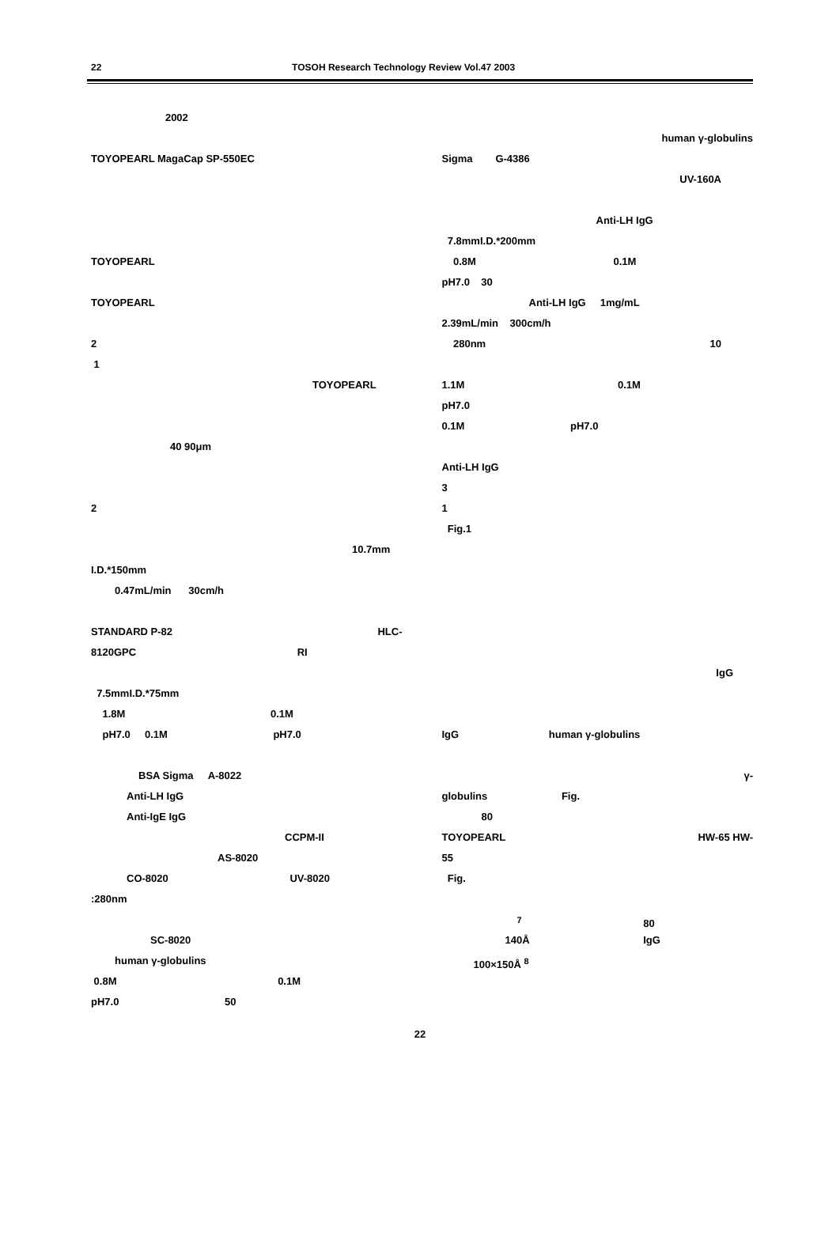22 TOSOH Research Technology Review Vol.47 2003
2002
TOYOPEARL MagaCap SP-550EC
TOYOPEARL
TOYOPEARL
2
1
TOYOPEARL
40 90μm
2
10.7mm
I.D.*150mm
0.47mL/min 30cm/h
STANDARD P-82 HLC-
8120GPC RI
7.5mmI.D.*75mm
1.8M 0.1M
pH7.0 0.1M pH7.0
BSA Sigma A-8022
Anti-LH IgG
Anti-IgE IgG
CCPM-II
AS-8020
CO-8020 UV-8020
:280nm
SC-8020
human γ-globulins
0.8M 0.1M
pH7.0 50
human γ-globulins
Sigma G-4386
UV-160A
Anti-LH IgG
7.8mmI.D.*200mm
0.8M 0.1M
pH7.0 30
Anti-LH IgG 1mg/mL
2.39mL/min 300cm/h
280nm 10
1.1M 0.1M
pH7.0
0.1M pH7.0
Anti-LH IgG
3
1
Fig.1
IgG
IgG human γ-globulins
γ-
globulins Fig.
80
TOYOPEARL HW-65 HW-
55
Fig.
<sup>7</sup> 80
140Å IgG
100×150Å <sup>8</sup>
22